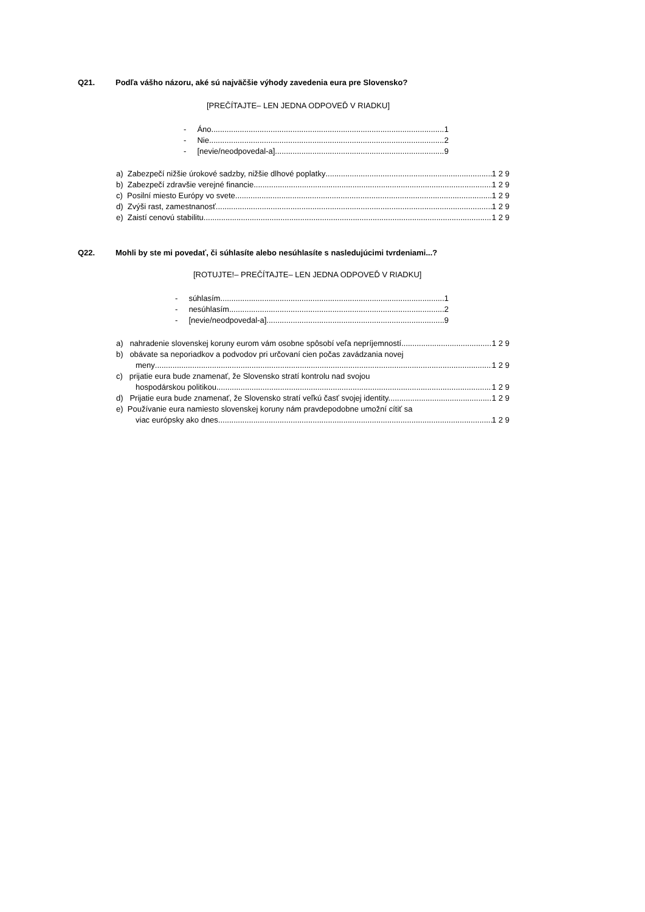Q21. Podľa vášho názoru, aké sú najväčšie výhody zavedenia eura pre Slovensko?
[PREČÍTAJTE– LEN JEDNA ODPOVEĎ V RIADKU]
- Áno 1
- Nie 2
- [nevie/neodpovedal-a] 9
a) Zabezpečí nižšie úrokové sadzby, nižšie dlhové poplatky 1 2 9
b) Zabezpečí zdravšie verejné financie 1 2 9
c) Posilní miesto Európy vo svete 1 2 9
d) Zvýši rast, zamestnanosť 1 2 9
e) Zaistí cenovú stabilitu 1 2 9
Q22. Mohli by ste mi povedať, či súhlasíte alebo nesúhlasíte s nasledujúcimi tvrdeniami...?
[ROTUJTE!– PREČÍTAJTE– LEN JEDNA ODPOVEĎ V RIADKU]
- súhlasím 1
- nesúhlasím 2
- [nevie/neodpovedal-a] 9
a) nahradenie slovenskej koruny eurom vám osobne spôsobí veľa nepríjemností 1 2 9
b) obávate sa neporiadkov a podvodov pri určovaní cien počas zavádzania novej
meny 1 2 9
c) prijatie eura bude znamenať, že Slovensko stratí kontrolu nad svojou
hospodárskou politikou 1 2 9
d) Prijatie eura bude znamenať, že Slovensko stratí veľkú časť svojej identity. 1 2 9
e) Používanie eura namiesto slovenskej koruny nám pravdepodobne umožní cítiť sa
viac európsky ako dnes. 1 2 9